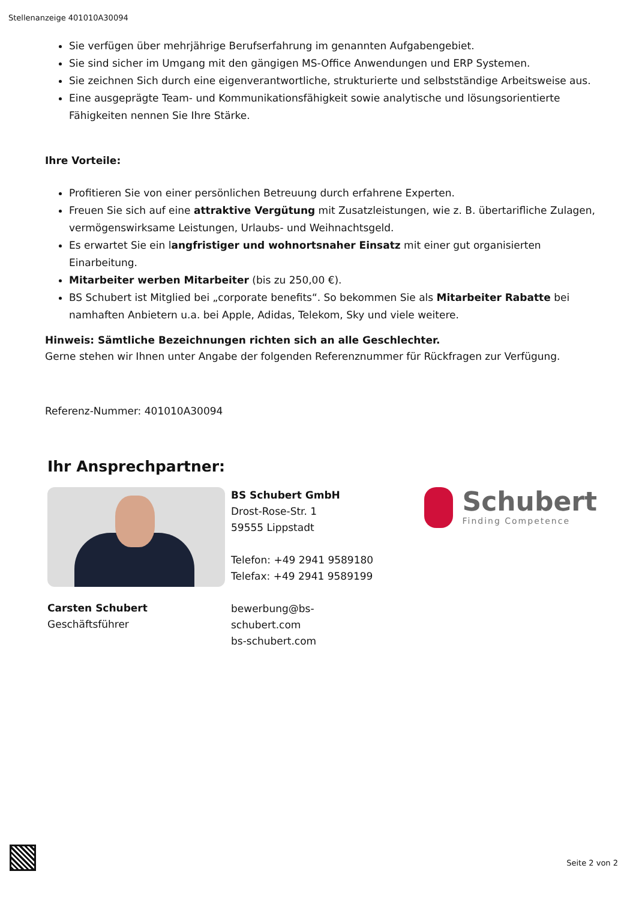Stellenanzeige 401010A30094
Sie verfügen über mehrjährige Berufserfahrung im genannten Aufgabengebiet.
Sie sind sicher im Umgang mit den gängigen MS-Office Anwendungen und ERP Systemen.
Sie zeichnen Sich durch eine eigenverantwortliche, strukturierte und selbstständige Arbeitsweise aus.
Eine ausgeprägte Team- und Kommunikationsfähigkeit sowie analytische und lösungsorientierte Fähigkeiten nennen Sie Ihre Stärke.
Ihre Vorteile:
Profitieren Sie von einer persönlichen Betreuung durch erfahrene Experten.
Freuen Sie sich auf eine attraktive Vergütung mit Zusatzleistungen, wie z. B. übertarifliche Zulagen, vermögenswirksame Leistungen, Urlaubs- und Weihnachtsgeld.
Es erwartet Sie ein langfristiger und wohnortsnaher Einsatz mit einer gut organisierten Einarbeitung.
Mitarbeiter werben Mitarbeiter (bis zu 250,00 €).
BS Schubert ist Mitglied bei „corporate benefits“. So bekommen Sie als Mitarbeiter Rabatte bei namhaften Anbietern u.a. bei Apple, Adidas, Telekom, Sky und viele weitere.
Hinweis: Sämtliche Bezeichnungen richten sich an alle Geschlechter.
Gerne stehen wir Ihnen unter Angabe der folgenden Referenznummer für Rückfragen zur Verfügung.
Referenz-Nummer: 401010A30094
Ihr Ansprechpartner:
Carsten Schubert
Geschäftsführer
BS Schubert GmbH
Drost-Rose-Str. 1
59555 Lippstadt
Telefon: +49 2941 9589180
Telefax: +49 2941 9589199
bewerbung@bs-schubert.com
bs-schubert.com
Schubert
Finding Competence
Seite 2 von 2